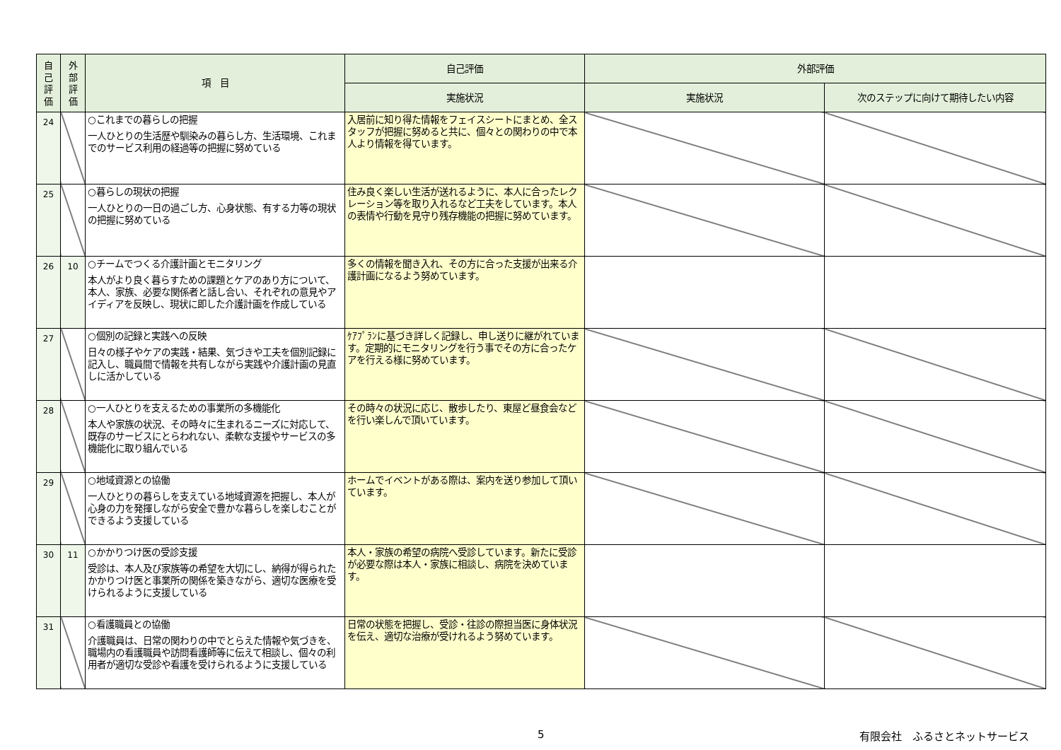| 自 己 評 価 | 外 部 評 価 | 項 目 | 自己評価 | 外部評価 | |
| --- | --- | --- | --- | --- | --- |
| | | | 実施状況 | 実施状況 | 次のステップに向けて期待したい内容 |
| 24 | | ○これまでの暮らしの把握 一人ひとりの生活歴や馴染みの暮らし方、生活環境、これまでのサービス利用の経過等の把握に努めている | 入居前に知り得た情報をフェイスシートにまとめ、全スタッフが把握に努めると共に、個々との関わりの中で本人より情報を得ています。 | | |
| 25 | | ○暮らしの現状の把握 一人ひとりの一日の過ごし方、心身状態、有する力等の現状の把握に努めている | 住み良く楽しい生活が送れるように、本人に合ったレクレーション等を取り入れるなど工夫をしています。本人の表情や行動を見守り残存機能の把握に努めています。 | | |
| 26 | 10 | ○チームでつくる介護計画とモニタリング 本人がより良く暮らすための課題とケアのあり方について、本人、家族、必要な関係者と話し合い、それぞれの意見やアイディアを反映し、現状に即した介護計画を作成している | 多くの情報を聞き入れ、その方に合った支援が出来る介護計画になるよう努めています。 | | |
| 27 | | ○個別の記録と実践への反映 日々の様子やケアの実践・結果、気づきや工夫を個別記録に記入し、職員間で情報を共有しながら実践や介護計画の見直しに活かしている | ｹｱﾌﾟﾗﾝに基づき詳しく記録し、申し送りに継がれています。定期的にモニタリングを行う事でその方に合ったケアを行える様に努めています。 | | |
| 28 | | ○一人ひとりを支えるための事業所の多機能化 本人や家族の状況、その時々に生まれるニーズに対応して、既存のサービスにとらわれない、柔軟な支援やサービスの多機能化に取り組んでいる | その時々の状況に応じ、散歩したり、東屋ど昼食会などを行い楽しんで頂いています。 | | |
| 29 | | ○地域資源との協働 一人ひとりの暮らしを支えている地域資源を把握し、本人が心身の力を発揮しながら安全で豊かな暮らしを楽しむことができるよう支援している | ホームでイベントがある際は、案内を送り参加して頂いています。 | | |
| 30 | 11 | ○かかりつけ医の受診支援 受診は、本人及び家族等の希望を大切にし、納得が得られたかかりつけ医と事業所の関係を築きながら、適切な医療を受けられるように支援している | 本人・家族の希望の病院へ受診しています。新たに受診が必要な際は本人・家族に相談し、病院を決めています。 | | |
| 31 | | ○看護職員との協働 介護職員は、日常の関わりの中でとらえた情報や気づきを、職場内の看護職員や訪問看護師等に伝えて相談し、個々の利用者が適切な受診や看護を受けられるように支援している | 日常の状態を把握し、受診・往診の際担当医に身体状況を伝え、適切な治療が受けれるよう努めています。 | | |
5 有限会社　ふるさとネットサービス